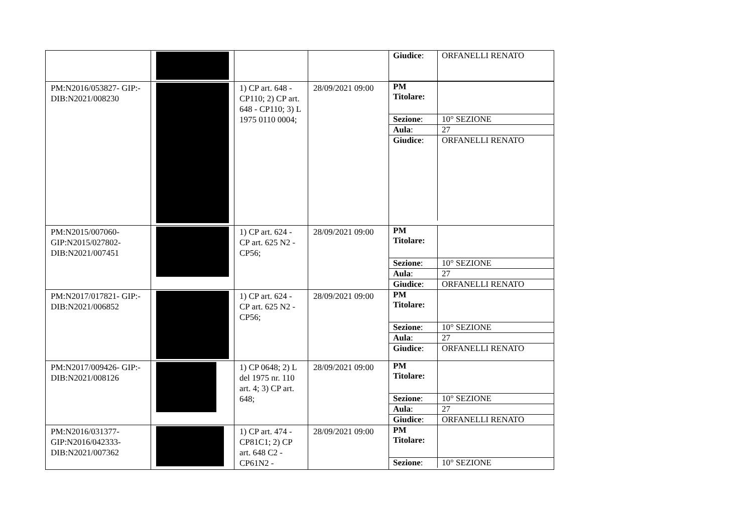| | | | | / Giudice : / ORFANELLI RENATO / |
| PM:N2016/053827- GIP:- DIB:N2021/008230 | | 1) CP art. 648 - CP110; 2) CP art. 648 - CP110; 3) L 1975 0110 0004; | 28/09/2021 09:00 | / PM Titolare: / / / Sezione : / 10° SEZIONE / / Aula : / 27 / / Giudice : / ORFANELLI RENATO / |
| PM:N2015/007060- GIP:N2015/027802- DIB:N2021/007451 | | 1) CP art. 624 - CP art. 625 N2 - CP56; | 28/09/2021 09:00 | / PM Titolare: / / / Sezione : / 10° SEZIONE / / Aula : / 27 / / Giudice : / ORFANELLI RENATO / |
| PM:N2017/017821- GIP:- DIB:N2021/006852 | | 1) CP art. 624 - CP art. 625 N2 - CP56; | 28/09/2021 09:00 | / PM Titolare: / / / Sezione : / 10° SEZIONE / / Aula : / 27 / / Giudice : / ORFANELLI RENATO / |
| PM:N2017/009426- GIP:- DIB:N2021/008126 | | 1) CP 0648; 2) L del 1975 nr. 110 art. 4; 3) CP art. 648; | 28/09/2021 09:00 | / PM Titolare: / / / Sezione : / 10° SEZIONE / / Aula : / 27 / / Giudice : / ORFANELLI RENATO / |
| PM:N2016/031377- GIP:N2016/042333- DIB:N2021/007362 | | 1) CP art. 474 - CP81C1; 2) CP art. 648 C2 - CP61N2 - | 28/09/2021 09:00 | / PM Titolare: / / / Sezione : / 10° SEZIONE / |